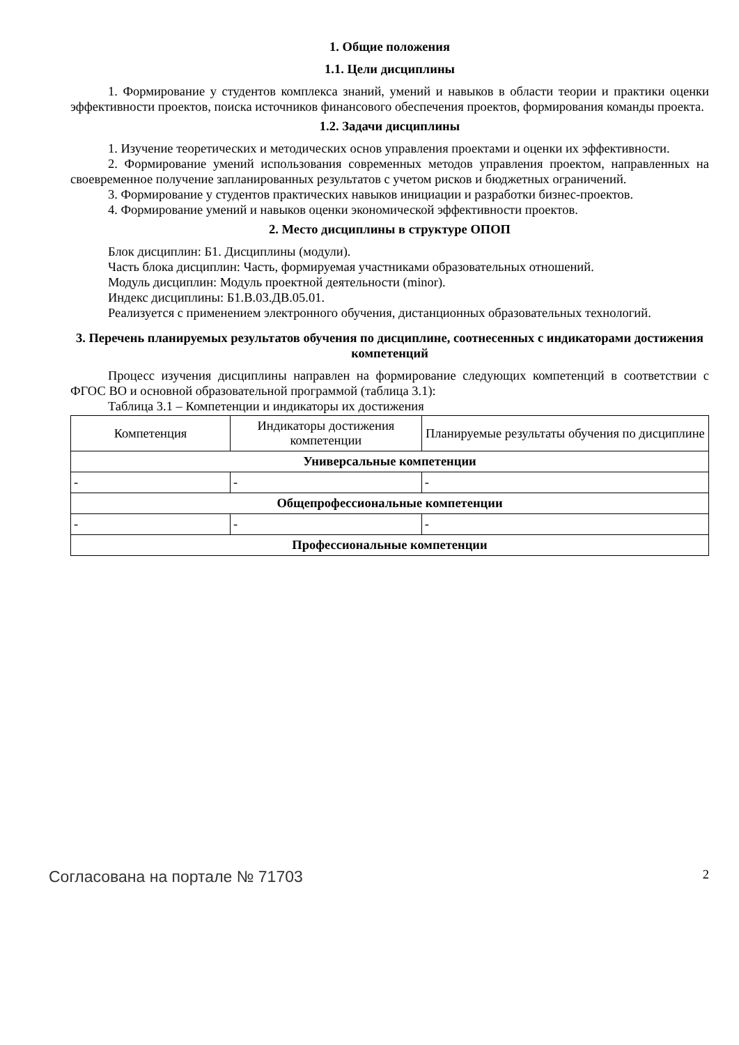1. Общие положения
1.1. Цели дисциплины
1. Формирование у студентов комплекса знаний, умений и навыков в области теории и практики оценки эффективности проектов, поиска источников финансового обеспечения проектов, формирования команды проекта.
1.2. Задачи дисциплины
1. Изучение теоретических и методических основ управления проектами и оценки их эффективности.
2. Формирование умений использования современных методов управления проектом, направленных на своевременное получение запланированных результатов с учетом рисков и бюджетных ограничений.
3. Формирование у студентов практических навыков инициации и разработки бизнес-проектов.
4. Формирование умений и навыков оценки экономической эффективности проектов.
2. Место дисциплины в структуре ОПОП
Блок дисциплин: Б1. Дисциплины (модули).
Часть блока дисциплин: Часть, формируемая участниками образовательных отношений.
Модуль дисциплин: Модуль проектной деятельности (minor).
Индекс дисциплины: Б1.В.03.ДВ.05.01.
Реализуется с применением электронного обучения, дистанционных образовательных технологий.
3. Перечень планируемых результатов обучения по дисциплине, соотнесенных с индикаторами достижения компетенций
Процесс изучения дисциплины направлен на формирование следующих компетенций в соответствии с ФГОС ВО и основной образовательной программой (таблица 3.1):
Таблица 3.1 – Компетенции и индикаторы их достижения
| Компетенция | Индикаторы достижения компетенции | Планируемые результаты обучения по дисциплине |
| Универсальные компетенции | | |
| - | - | - |
| Общепрофессиональные компетенции | | |
| - | - | - |
| Профессиональные компетенции | | |
Согласована на портале № 71703 2